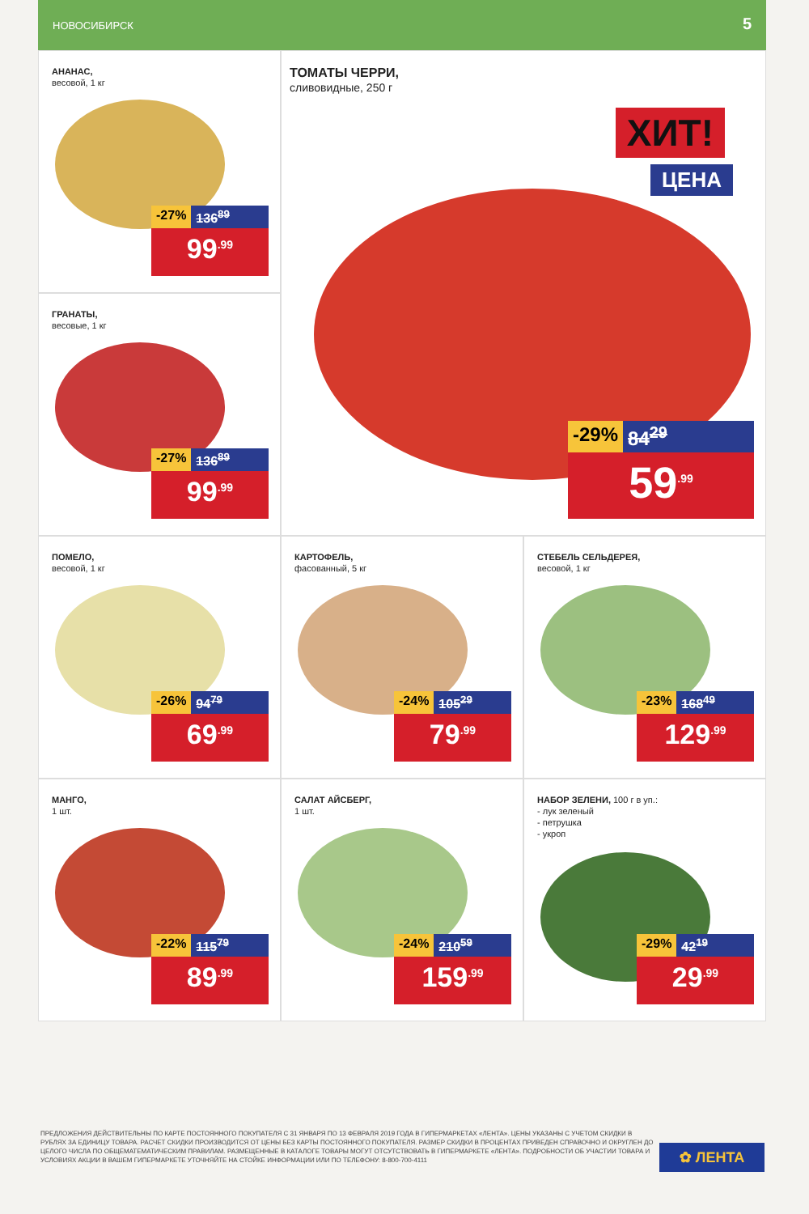НОВОСИБИРСК 5
АНАНАС,
весовой, 1 кг
-27% 136<sup>89</sup>
99<sup>.99</sup>
ГРАНАТЫ,
весовые, 1 кг
-27% 136<sup>89</sup>
99<sup>.99</sup>
ТОМАТЫ ЧЕРРИ,
сливовидные, 250 г
ХИТ!
ЦЕНА
-29% 84<sup>29</sup>
59<sup>.99</sup>
ПОМЕЛО,
весовой, 1 кг
-26% 94<sup>79</sup>
69<sup>.99</sup>
КАРТОФЕЛЬ,
фасованный, 5 кг
-24% 105<sup>29</sup>
79<sup>.99</sup>
СТЕБЕЛЬ СЕЛЬДЕРЕЯ,
весовой, 1 кг
-23% 168<sup>49</sup>
129<sup>.99</sup>
МАНГО,
1 шт.
-22% 115<sup>79</sup>
89<sup>.99</sup>
САЛАТ АЙСБЕРГ,
1 шт.
-24% 210<sup>59</sup>
159<sup>.99</sup>
НАБОР ЗЕЛЕНИ, 100 г в уп.:
- лук зеленый
- петрушка
- укроп
-29% 42<sup>19</sup>
29<sup>.99</sup>
ПРЕДЛОЖЕНИЯ ДЕЙСТВИТЕЛЬНЫ ПО КАРТЕ ПОСТОЯННОГО ПОКУПАТЕЛЯ С 31 ЯНВАРЯ ПО 13 ФЕВРАЛЯ 2019 ГОДА В ГИПЕРМАРКЕТАХ «ЛЕНТА». ЦЕНЫ УКАЗАНЫ С УЧЕТОМ СКИДКИ В РУБЛЯХ ЗА ЕДИНИЦУ ТОВАРА. РАСЧЕТ СКИДКИ ПРОИЗВОДИТСЯ ОТ ЦЕНЫ БЕЗ КАРТЫ ПОСТОЯННОГО ПОКУПАТЕЛЯ. РАЗМЕР СКИДКИ В ПРОЦЕНТАХ ПРИВЕДЕН СПРАВОЧНО И ОКРУГЛЕН ДО ЦЕЛОГО ЧИСЛА ПО ОБЩЕМАТЕМАТИЧЕСКИМ ПРАВИЛАМ. РАЗМЕЩЕННЫЕ В КАТАЛОГЕ ТОВАРЫ МОГУТ ОТСУТСТВОВАТЬ В ГИПЕРМАРКЕТЕ «ЛЕНТА». ПОДРОБНОСТИ ОБ УЧАСТИИ ТОВАРА И УСЛОВИЯХ АКЦИИ В ВАШЕМ ГИПЕРМАРКЕТЕ УТОЧНЯЙТЕ НА СТОЙКЕ ИНФОРМАЦИИ ИЛИ ПО ТЕЛЕФОНУ: 8-800-700-4111
✿ ЛЕНТА